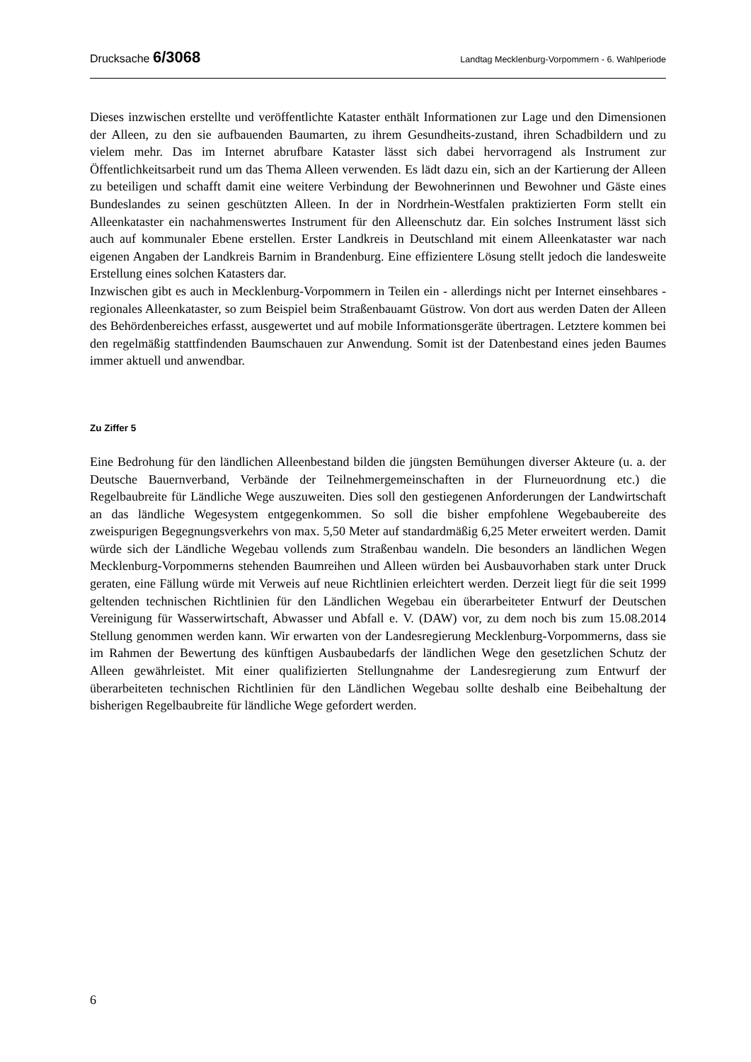Drucksache 6/3068 Landtag Mecklenburg-Vorpommern - 6. Wahlperiode
Dieses inzwischen erstellte und veröffentlichte Kataster enthält Informationen zur Lage und den Dimensionen der Alleen, zu den sie aufbauenden Baumarten, zu ihrem Gesundheits-zustand, ihren Schadbildern und zu vielem mehr. Das im Internet abrufbare Kataster lässt sich dabei hervorragend als Instrument zur Öffentlichkeitsarbeit rund um das Thema Alleen verwenden. Es lädt dazu ein, sich an der Kartierung der Alleen zu beteiligen und schafft damit eine weitere Verbindung der Bewohnerinnen und Bewohner und Gäste eines Bundeslandes zu seinen geschützten Alleen. In der in Nordrhein-Westfalen praktizierten Form stellt ein Alleenkataster ein nachahmenswertes Instrument für den Alleenschutz dar. Ein solches Instrument lässt sich auch auf kommunaler Ebene erstellen. Erster Landkreis in Deutschland mit einem Alleenkataster war nach eigenen Angaben der Landkreis Barnim in Brandenburg. Eine effizientere Lösung stellt jedoch die landesweite Erstellung eines solchen Katasters dar.
Inzwischen gibt es auch in Mecklenburg-Vorpommern in Teilen ein - allerdings nicht per Internet einsehbares - regionales Alleenkataster, so zum Beispiel beim Straßenbauamt Güstrow. Von dort aus werden Daten der Alleen des Behördenbereiches erfasst, ausgewertet und auf mobile Informationsgeräte übertragen. Letztere kommen bei den regelmäßig stattfindenden Baumschauen zur Anwendung. Somit ist der Datenbestand eines jeden Baumes immer aktuell und anwendbar.
Zu Ziffer 5
Eine Bedrohung für den ländlichen Alleenbestand bilden die jüngsten Bemühungen diverser Akteure (u. a. der Deutsche Bauernverband, Verbände der Teilnehmergemeinschaften in der Flurneuordnung etc.) die Regelbaubreite für Ländliche Wege auszuweiten. Dies soll den gestiegenen Anforderungen der Landwirtschaft an das ländliche Wegesystem entgegenkommen. So soll die bisher empfohlene Wegebaubereite des zweispurigen Begegnungsverkehrs von max. 5,50 Meter auf standardmäßig 6,25 Meter erweitert werden. Damit würde sich der Ländliche Wegebau vollends zum Straßenbau wandeln. Die besonders an ländlichen Wegen Mecklenburg-Vorpommerns stehenden Baumreihen und Alleen würden bei Ausbauvorhaben stark unter Druck geraten, eine Fällung würde mit Verweis auf neue Richtlinien erleichtert werden. Derzeit liegt für die seit 1999 geltenden technischen Richtlinien für den Ländlichen Wegebau ein überarbeiteter Entwurf der Deutschen Vereinigung für Wasserwirtschaft, Abwasser und Abfall e. V. (DAW) vor, zu dem noch bis zum 15.08.2014 Stellung genommen werden kann. Wir erwarten von der Landesregierung Mecklenburg-Vorpommerns, dass sie im Rahmen der Bewertung des künftigen Ausbaubedarfs der ländlichen Wege den gesetzlichen Schutz der Alleen gewährleistet. Mit einer qualifizierten Stellungnahme der Landesregierung zum Entwurf der überarbeiteten technischen Richtlinien für den Ländlichen Wegebau sollte deshalb eine Beibehaltung der bisherigen Regelbaubreite für ländliche Wege gefordert werden.
6